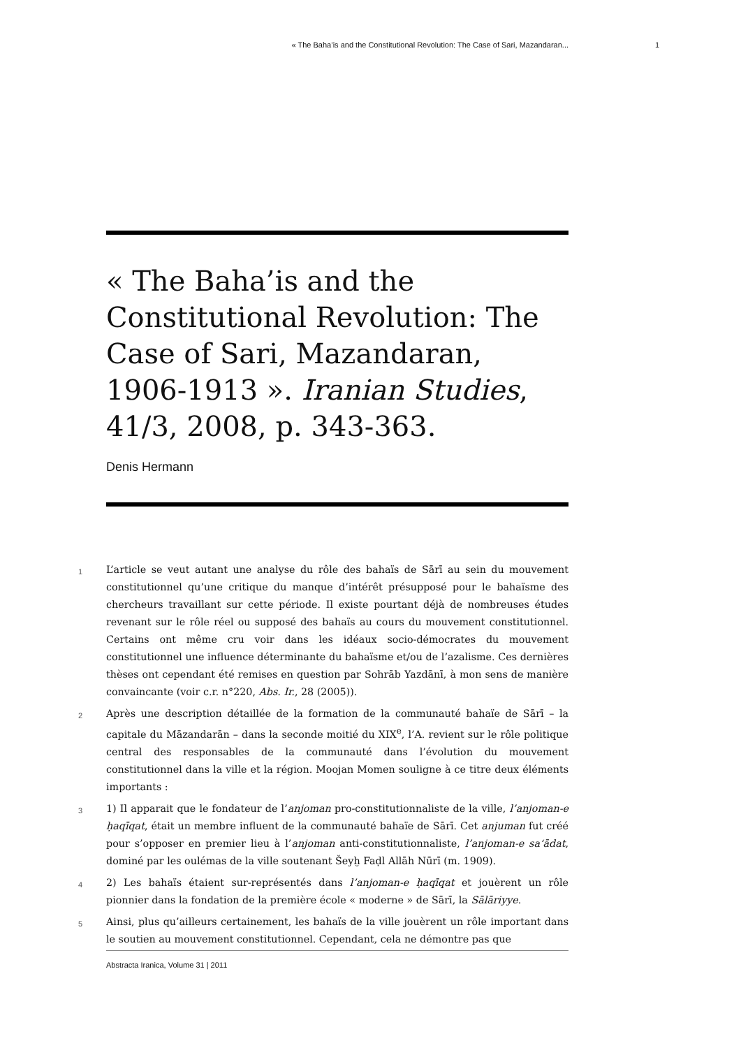« The Baha’is and the Constitutional Revolution: The Case of Sari, Mazandaran... 1
« The Baha’is and the Constitutional Revolution: The Case of Sari, Mazandaran, 1906-1913 ». Iranian Studies, 41/3, 2008, p. 343-363.
Denis Hermann
1
L’article se veut autant une analyse du rôle des bahaïs de Sārī au sein du mouvement constitutionnel qu’une critique du manque d’intérêt présupposé pour le bahaïsme des chercheurs travaillant sur cette période. Il existe pourtant déjà de nombreuses études revenant sur le rôle réel ou supposé des bahaïs au cours du mouvement constitutionnel. Certains ont même cru voir dans les idéaux socio-démocrates du mouvement constitutionnel une influence déterminante du bahaïsme et/ou de l’azalisme. Ces dernières thèses ont cependant été remises en question par Sohrāb Yazdānī, à mon sens de manière convaincante (voir c.r. n°220, Abs. Ir., 28 (2005)).
2
Après une description détaillée de la formation de la communauté bahaïe de Sārī – la capitale du Māzandarān – dans la seconde moitié du XIX<sup>e</sup>, l’A. revient sur le rôle politique central des responsables de la communauté dans l’évolution du mouvement constitutionnel dans la ville et la région. Moojan Momen souligne à ce titre deux éléments importants :
3
1) Il apparait que le fondateur de l’anjoman pro-constitutionnaliste de la ville, l’anjoman-e ḥaqīqat, était un membre influent de la communauté bahaïe de Sārī. Cet anjuman fut créé pour s’opposer en premier lieu à l’anjoman anti-constitutionnaliste, l’anjoman-e sa‘ādat, dominé par les oulémas de la ville soutenant Šeyḫ Faḍl Allāh Nūrī (m. 1909).
4
2) Les bahaïs étaient sur-représentés dans l’anjoman-e ḥaqīqat et jouèrent un rôle pionnier dans la fondation de la première école « moderne » de Sārī, la Sālāriyye.
5
Ainsi, plus qu’ailleurs certainement, les bahaïs de la ville jouèrent un rôle important dans le soutien au mouvement constitutionnel. Cependant, cela ne démontre pas que
Abstracta Iranica, Volume 31 | 2011